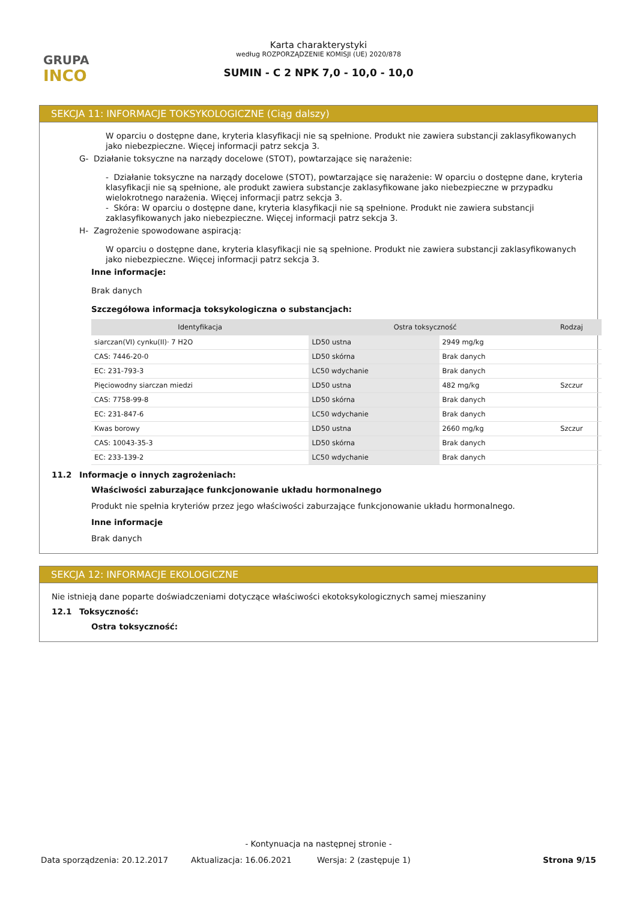GRUPA
INCO
Karta charakterystyki
według ROZPORZĄDZENIE KOMISJI (UE) 2020/878
SUMIN - C 2 NPK 7,0 - 10,0 - 10,0
SEKCJA 11: INFORMACJE TOKSYKOLOGICZNE (Ciąg dalszy)
W oparciu o dostępne dane, kryteria klasyfikacji nie są spełnione. Produkt nie zawiera substancji zaklasyfikowanych jako niebezpieczne. Więcej informacji patrz sekcja 3.
G- Działanie toksyczne na narządy docelowe (STOT), powtarzające się narażenie:
- Działanie toksyczne na narządy docelowe (STOT), powtarzające się narażenie: W oparciu o dostępne dane, kryteria klasyfikacji nie są spełnione, ale produkt zawiera substancje zaklasyfikowane jako niebezpieczne w przypadku wielokrotnego narażenia. Więcej informacji patrz sekcja 3.
- Skóra: W oparciu o dostępne dane, kryteria klasyfikacji nie są spełnione. Produkt nie zawiera substancji zaklasyfikowanych jako niebezpieczne. Więcej informacji patrz sekcja 3.
H- Zagrożenie spowodowane aspiracją:
W oparciu o dostępne dane, kryteria klasyfikacji nie są spełnione. Produkt nie zawiera substancji zaklasyfikowanych jako niebezpieczne. Więcej informacji patrz sekcja 3.
Inne informacje:
Brak danych
Szczegółowa informacja toksykologiczna o substancjach:
| Identyfikacja | Ostra toksyczność | | Rodzaj |
| --- | --- | --- | --- |
| siarczan(VI) cynku(II)· 7 H2O | LD50 ustna | 2949 mg/kg | |
| CAS: 7446-20-0 | LD50 skórna | Brak danych | |
| EC: 231-793-3 | LC50 wdychanie | Brak danych | |
| Pięciowodny siarczan miedzi | LD50 ustna | 482 mg/kg | Szczur |
| CAS: 7758-99-8 | LD50 skórna | Brak danych | |
| EC: 231-847-6 | LC50 wdychanie | Brak danych | |
| Kwas borowy | LD50 ustna | 2660 mg/kg | Szczur |
| CAS: 10043-35-3 | LD50 skórna | Brak danych | |
| EC: 233-139-2 | LC50 wdychanie | Brak danych | |
11.2 Informacje o innych zagrożeniach:
Właściwości zaburzające funkcjonowanie układu hormonalnego
Produkt nie spełnia kryteriów przez jego właściwości zaburzające funkcjonowanie układu hormonalnego.
Inne informacje
Brak danych
SEKCJA 12: INFORMACJE EKOLOGICZNE
Nie istnieją dane poparte doświadczeniami dotyczące właściwości ekotoksykologicznych samej mieszaniny
12.1 Toksyczność:
Ostra toksyczność:
- Kontynuacja na następnej stronie -
Data sporządzenia: 20.12.2017 Aktualizacja: 16.06.2021 Wersja: 2 (zastępuje 1) Strona 9/15